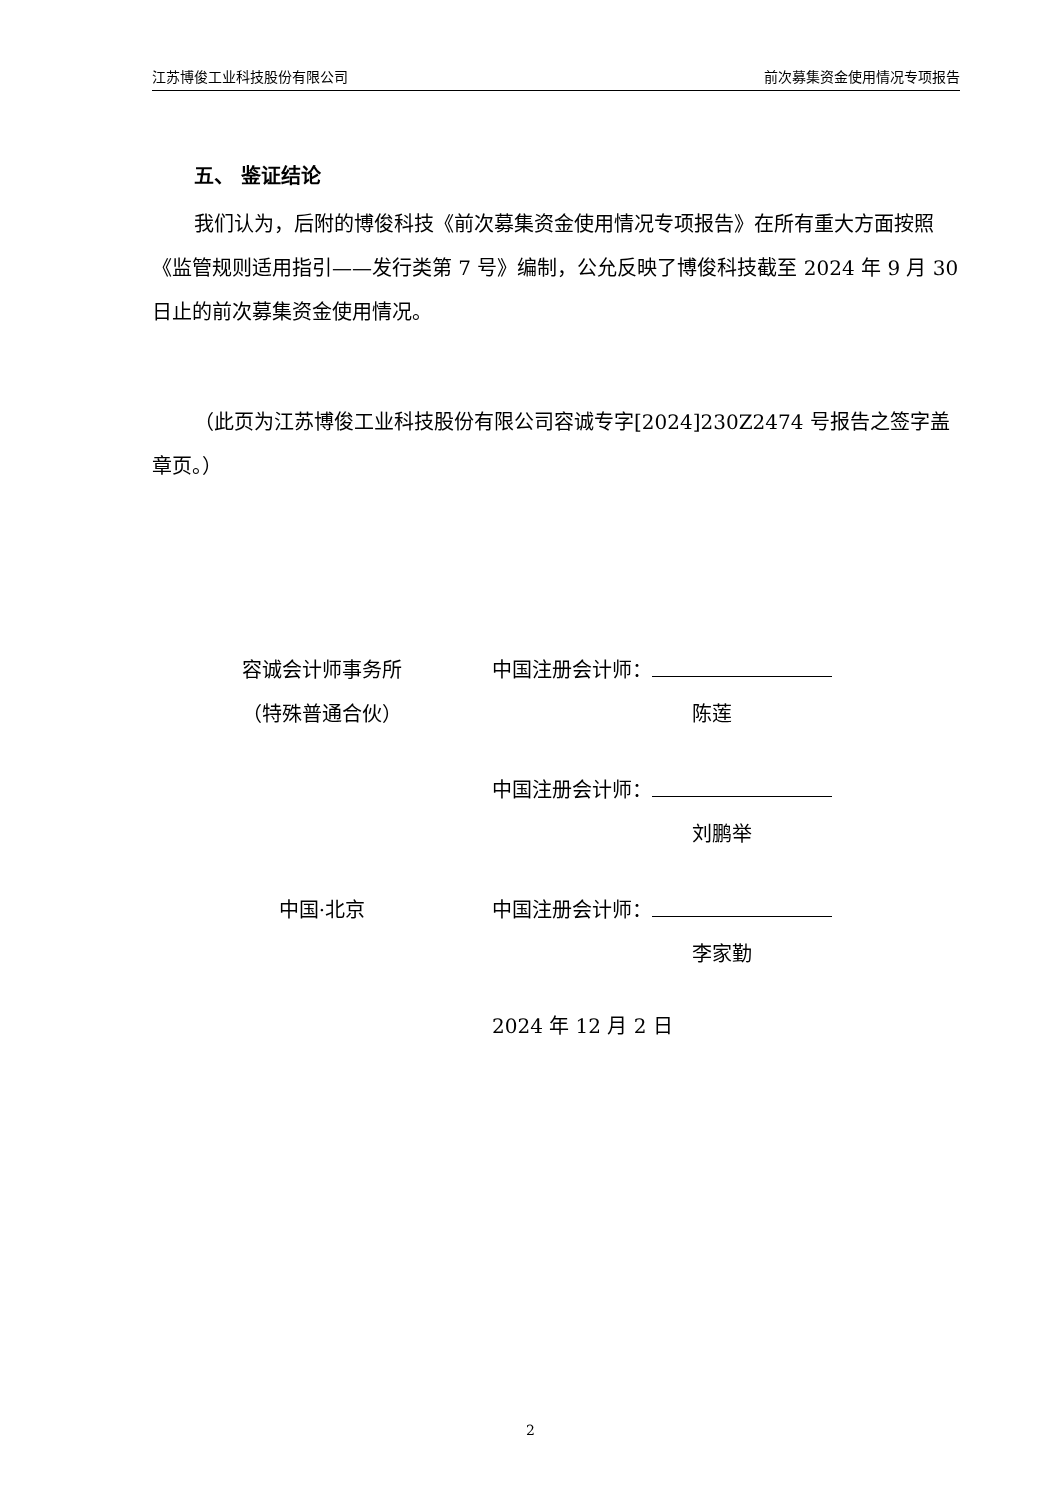江苏博俊工业科技股份有限公司 前次募集资金使用情况专项报告
五、 鉴证结论
我们认为，后附的博俊科技《前次募集资金使用情况专项报告》在所有重大方面按照《监管规则适用指引——发行类第 7 号》编制，公允反映了博俊科技截至 2024 年 9 月 30 日止的前次募集资金使用情况。
（此页为江苏博俊工业科技股份有限公司容诚专字[2024]230Z2474 号报告之签字盖章页。）
容诚会计师事务所
（特殊普通合伙）
中国注册会计师：
陈莲
中国注册会计师：
刘鹏举
中国·北京 中国注册会计师：
李家勤
2024 年 12 月 2 日
2